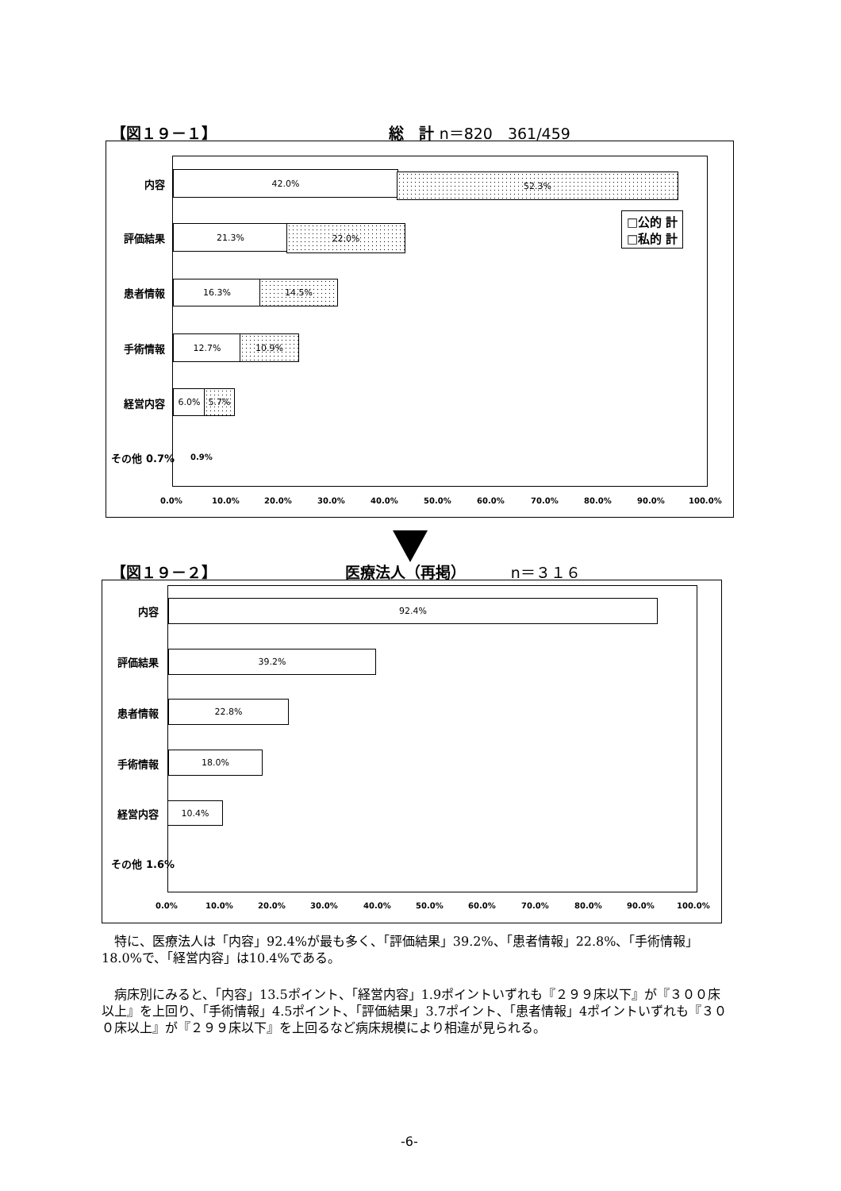【図１９－１】 総　計 n＝820　361/459
内容
42.0% 52.3%
評価結果
21.3% 22.0%
患者情報
16.3% 14.5%
手術情報
12.7% 10.9%
経営内容
6.0% 5.7%
その他 0.7% 0.9%
□公的 計
□私的 計
0.0% 10.0% 20.0% 30.0% 40.0% 50.0% 60.0% 70.0% 80.0% 90.0% 100.0%
【図１９－２】 医療法人（再掲） n＝３１６
内容
92.4%
評価結果
39.2%
患者情報
22.8%
手術情報
18.0%
経営内容
10.4%
その他 1.6%
0.0% 10.0% 20.0% 30.0% 40.0% 50.0% 60.0% 70.0% 80.0% 90.0% 100.0%
　特に、医療法人は「内容」92.4%が最も多く、「評価結果」39.2%、「患者情報」22.8%、「手術情報」18.0%で、「経営内容」は10.4%である。
　病床別にみると、「内容」13.5ポイント、「経営内容」1.9ポイントいずれも『２９９床以下』が『３００床以上』を上回り、「手術情報」4.5ポイント、「評価結果」3.7ポイント、「患者情報」4ポイントいずれも『３００床以上』が『２９９床以下』を上回るなど病床規模により相違が見られる。
-6-